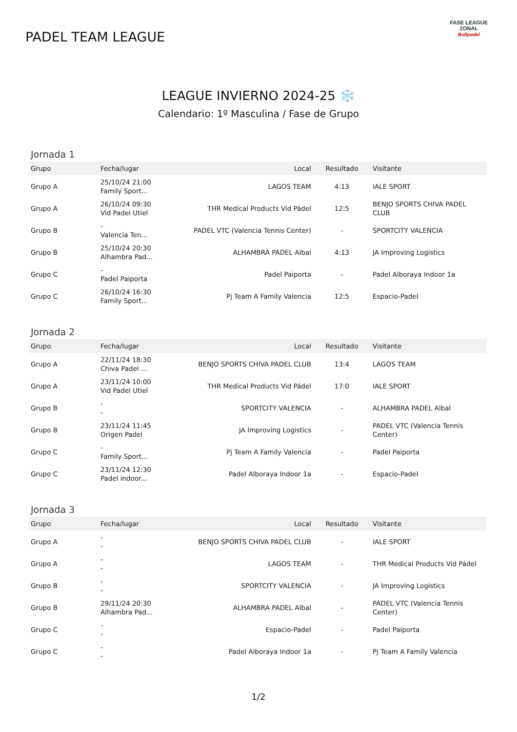PADEL TEAM LEAGUE
FASE LEAGUE
ZONAL
Bullpadel
LEAGUE INVIERNO 2024-25 ❄️
Calendario: 1º Masculina / Fase de Grupo
Jornada 1
| Grupo | Fecha/lugar | Local | Resultado | Visitante |
| --- | --- | --- | --- | --- |
| Grupo A | 25/10/24 21:00 Family Sport... | LAGOS TEAM | 4:13 | IALE SPORT |
| Grupo A | 26/10/24 09:30 Vid Padel Utiel | THR Medical Products Vid Pádel | 12:5 | BENJO SPORTS CHIVA PADEL CLUB |
| Grupo B | - Valencia Ten... | PADEL VTC (Valencia Tennis Center) | - | SPORTCITY VALENCIA |
| Grupo B | 25/10/24 20:30 Alhambra Pad... | ALHAMBRA PADEL Albal | 4:13 | JA Improving Logistics |
| Grupo C | - Padel Paiporta | Padel Paiporta | - | Padel Alboraya Indoor 1a |
| Grupo C | 26/10/24 16:30 Family Sport... | Pj Team A Family Valencia | 12:5 | Espacio-Padel |
Jornada 2
| Grupo | Fecha/lugar | Local | Resultado | Visitante |
| --- | --- | --- | --- | --- |
| Grupo A | 22/11/24 18:30 Chiva Padel ... | BENJO SPORTS CHIVA PADEL CLUB | 13:4 | LAGOS TEAM |
| Grupo A | 23/11/24 10:00 Vid Padel Utiel | THR Medical Products Vid Pádel | 17:0 | IALE SPORT |
| Grupo B | - - | SPORTCITY VALENCIA | - | ALHAMBRA PADEL Albal |
| Grupo B | 23/11/24 11:45 Origen Padel | JA Improving Logistics | - | PADEL VTC (Valencia Tennis Center) |
| Grupo C | - Family Sport... | Pj Team A Family Valencia | - | Padel Paiporta |
| Grupo C | 23/11/24 12:30 Padel indoor... | Padel Alboraya Indoor 1a | - | Espacio-Padel |
Jornada 3
| Grupo | Fecha/lugar | Local | Resultado | Visitante |
| --- | --- | --- | --- | --- |
| Grupo A | - - | BENJO SPORTS CHIVA PADEL CLUB | - | IALE SPORT |
| Grupo A | - - | LAGOS TEAM | - | THR Medical Products Vid Pádel |
| Grupo B | - - | SPORTCITY VALENCIA | - | JA Improving Logistics |
| Grupo B | 29/11/24 20:30 Alhambra Pad... | ALHAMBRA PADEL Albal | - | PADEL VTC (Valencia Tennis Center) |
| Grupo C | - - | Espacio-Padel | - | Padel Paiporta |
| Grupo C | - - | Padel Alboraya Indoor 1a | - | Pj Team A Family Valencia |
1/2